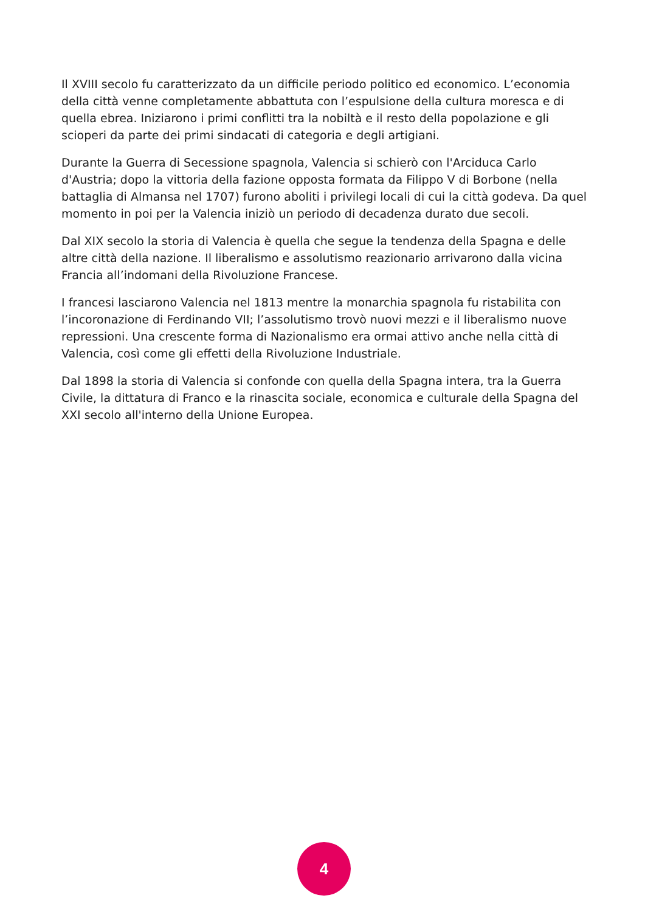Il XVIII secolo fu caratterizzato da un difficile periodo politico ed economico. L’economia della città venne completamente abbattuta con l’espulsione della cultura moresca e di quella ebrea. Iniziarono i primi conflitti tra la nobiltà e il resto della popolazione e gli scioperi da parte dei primi sindacati di categoria e degli artigiani.
Durante la Guerra di Secessione spagnola, Valencia si schierò con l'Arciduca Carlo d'Austria; dopo la vittoria della fazione opposta formata da Filippo V di Borbone (nella battaglia di Almansa nel 1707) furono aboliti i privilegi locali di cui la città godeva. Da quel momento in poi per la Valencia iniziò un periodo di decadenza durato due secoli.
Dal XIX secolo la storia di Valencia è quella che segue la tendenza della Spagna e delle altre città della nazione. Il liberalismo e assolutismo reazionario arrivarono dalla vicina Francia all’indomani della Rivoluzione Francese.
I francesi lasciarono Valencia nel 1813 mentre la monarchia spagnola fu ristabilita con l’incoronazione di Ferdinando VII; l’assolutismo trovò nuovi mezzi e il liberalismo nuove repressioni. Una crescente forma di Nazionalismo era ormai attivo anche nella città di Valencia, così come gli effetti della Rivoluzione Industriale.
Dal 1898 la storia di Valencia si confonde con quella della Spagna intera, tra la Guerra Civile, la dittatura di Franco e la rinascita sociale, economica e culturale della Spagna del XXI secolo all'interno della Unione Europea.
4